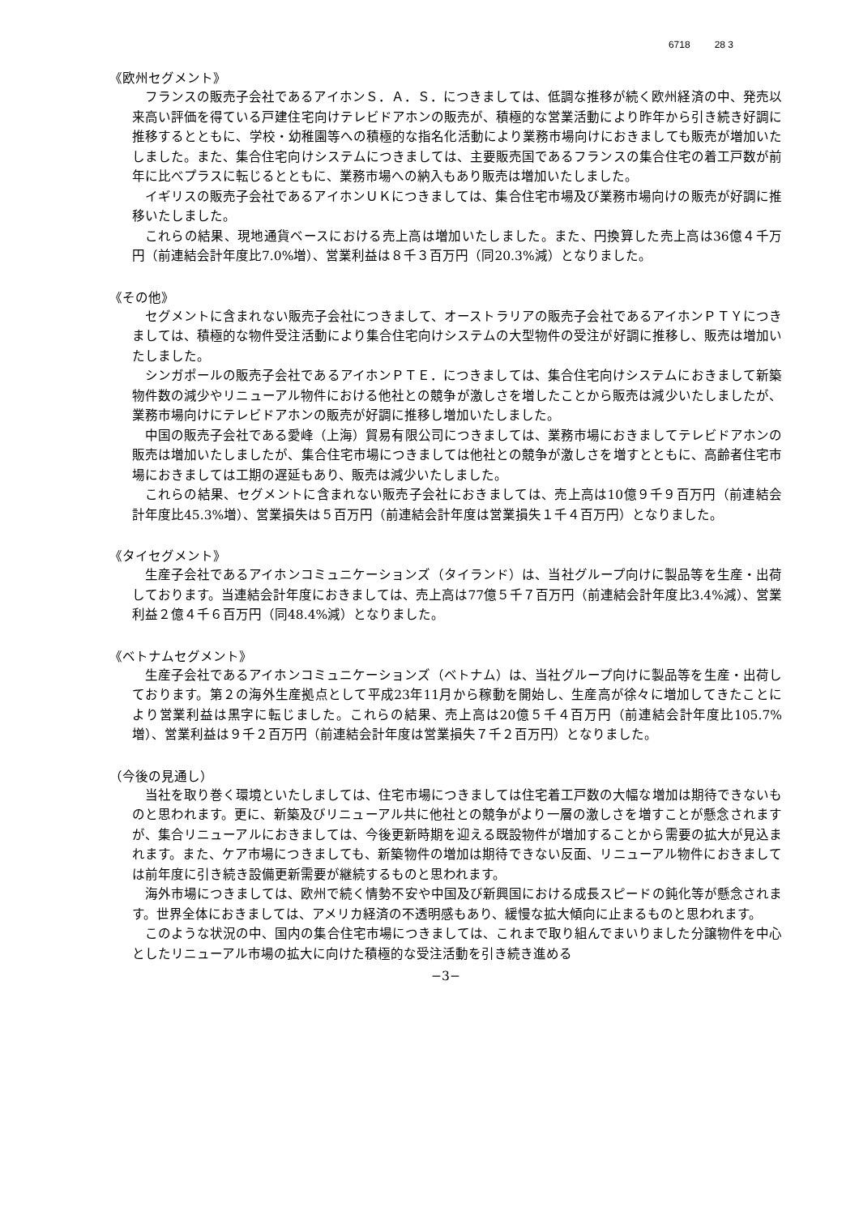6718 28 3
《欧州セグメント》
フランスの販売子会社であるアイホンＳ．Ａ．Ｓ．につきましては、低調な推移が続く欧州経済の中、発売以来高い評価を得ている戸建住宅向けテレビドアホンの販売が、積極的な営業活動により昨年から引き続き好調に推移するとともに、学校・幼稚園等への積極的な指名化活動により業務市場向けにおきましても販売が増加いたしました。また、集合住宅向けシステムにつきましては、主要販売国であるフランスの集合住宅の着工戸数が前年に比べプラスに転じるとともに、業務市場への納入もあり販売は増加いたしました。
イギリスの販売子会社であるアイホンＵＫにつきましては、集合住宅市場及び業務市場向けの販売が好調に推移いたしました。
これらの結果、現地通貨ベースにおける売上高は増加いたしました。また、円換算した売上高は36億４千万円（前連結会計年度比7.0%増）、営業利益は８千３百万円（同20.3%減）となりました。
《その他》
セグメントに含まれない販売子会社につきまして、オーストラリアの販売子会社であるアイホンＰＴＹにつきましては、積極的な物件受注活動により集合住宅向けシステムの大型物件の受注が好調に推移し、販売は増加いたしました。
シンガポールの販売子会社であるアイホンＰＴＥ．につきましては、集合住宅向けシステムにおきまして新築物件数の減少やリニューアル物件における他社との競争が激しさを増したことから販売は減少いたしましたが、業務市場向けにテレビドアホンの販売が好調に推移し増加いたしました。
中国の販売子会社である愛峰（上海）貿易有限公司につきましては、業務市場におきましてテレビドアホンの販売は増加いたしましたが、集合住宅市場につきましては他社との競争が激しさを増すとともに、高齢者住宅市場におきましては工期の遅延もあり、販売は減少いたしました。
これらの結果、セグメントに含まれない販売子会社におきましては、売上高は10億９千９百万円（前連結会計年度比45.3%増）、営業損失は５百万円（前連結会計年度は営業損失１千４百万円）となりました。
《タイセグメント》
生産子会社であるアイホンコミュニケーションズ（タイランド）は、当社グループ向けに製品等を生産・出荷しております。当連結会計年度におきましては、売上高は77億５千７百万円（前連結会計年度比3.4%減）、営業利益２億４千６百万円（同48.4%減）となりました。
《ベトナムセグメント》
生産子会社であるアイホンコミュニケーションズ（ベトナム）は、当社グループ向けに製品等を生産・出荷しております。第２の海外生産拠点として平成23年11月から稼動を開始し、生産高が徐々に増加してきたことにより営業利益は黒字に転じました。これらの結果、売上高は20億５千４百万円（前連結会計年度比105.7%増）、営業利益は９千２百万円（前連結会計年度は営業損失７千２百万円）となりました。
（今後の見通し）
当社を取り巻く環境といたしましては、住宅市場につきましては住宅着工戸数の大幅な増加は期待できないものと思われます。更に、新築及びリニューアル共に他社との競争がより一層の激しさを増すことが懸念されますが、集合リニューアルにおきましては、今後更新時期を迎える既設物件が増加することから需要の拡大が見込まれます。また、ケア市場につきましても、新築物件の増加は期待できない反面、リニューアル物件におきましては前年度に引き続き設備更新需要が継続するものと思われます。
海外市場につきましては、欧州で続く情勢不安や中国及び新興国における成長スピードの鈍化等が懸念されます。世界全体におきましては、アメリカ経済の不透明感もあり、緩慢な拡大傾向に止まるものと思われます。
このような状況の中、国内の集合住宅市場につきましては、これまで取り組んでまいりました分譲物件を中心としたリニューアル市場の拡大に向けた積極的な受注活動を引き続き進める
−3−